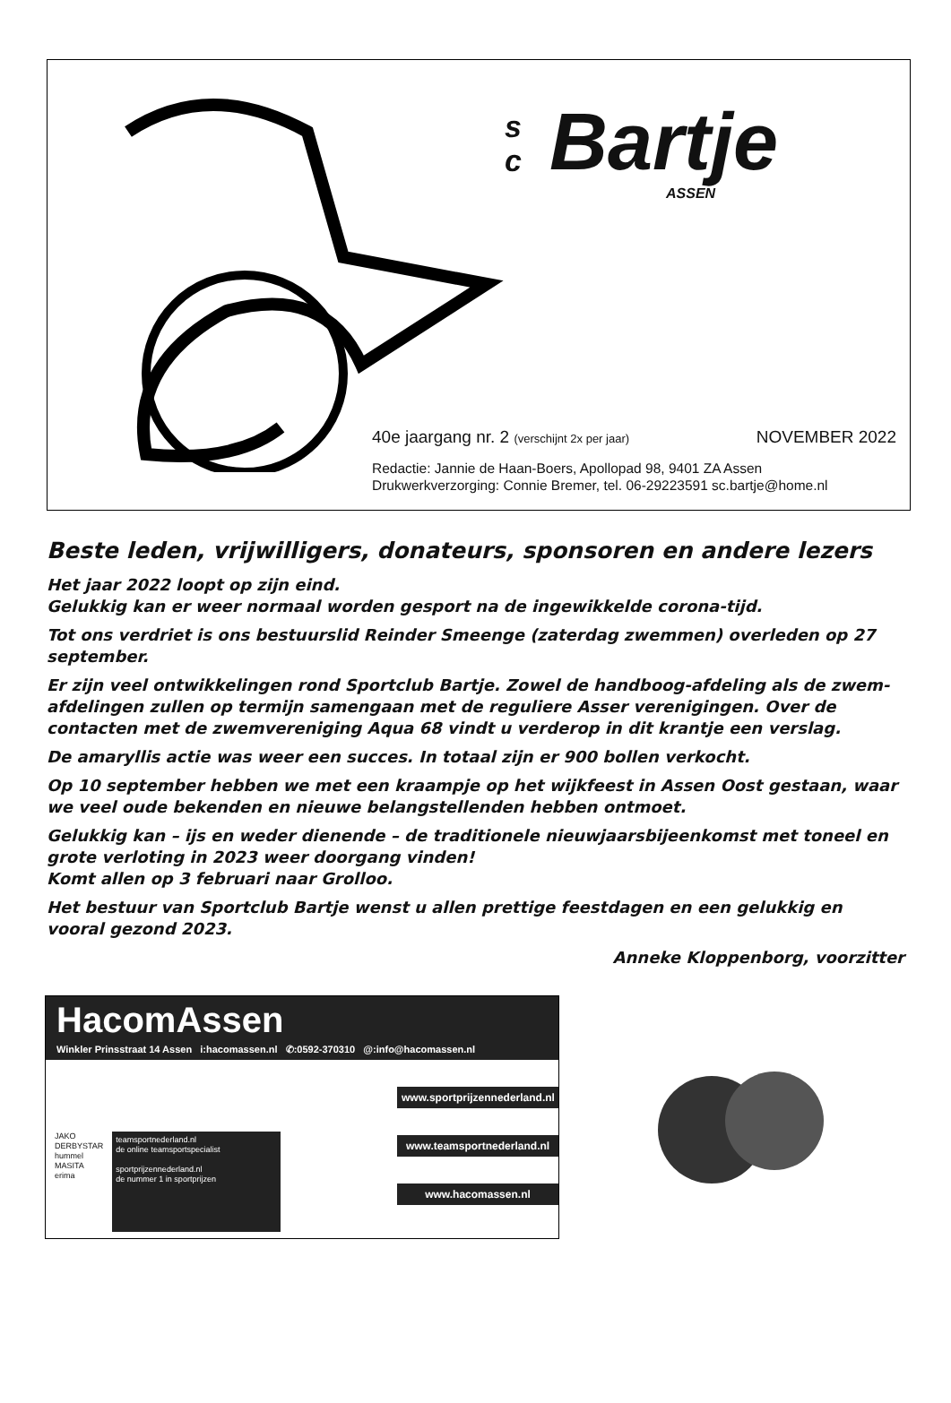s
c
Bartje
ASSEN
40e jaargang nr. 2 (verschijnt 2x per jaar) NOVEMBER 2022
Redactie: Jannie de Haan-Boers, Apollopad 98, 9401 ZA Assen
Drukwerkverzorging: Connie Bremer, tel. 06-29223591 sc.bartje@home.nl
Beste leden, vrijwilligers, donateurs, sponsoren en andere lezers
Het jaar 2022 loopt op zijn eind.
Gelukkig kan er weer normaal worden gesport na de ingewikkelde corona-tijd.
Tot ons verdriet is ons bestuurslid Reinder Smeenge (zaterdag zwemmen) overleden op 27 september.
Er zijn veel ontwikkelingen rond Sportclub Bartje. Zowel de handboog-afdeling als de zwem-afdelingen zullen op termijn samengaan met de reguliere Asser verenigingen. Over de contacten met de zwemvereniging Aqua 68 vindt u verderop in dit krantje een verslag.
De amaryllis actie was weer een succes. In totaal zijn er 900 bollen verkocht.
Op 10 september hebben we met een kraampje op het wijkfeest in Assen Oost gestaan, waar we veel oude bekenden en nieuwe belangstellenden hebben ontmoet.
Gelukkig kan – ijs en weder dienende – de traditionele nieuwjaarsbijeenkomst met toneel en grote verloting in 2023 weer doorgang vinden!
Komt allen op 3 februari naar Grolloo.
Het bestuur van Sportclub Bartje wenst u allen prettige feestdagen en een gelukkig en vooral gezond 2023.
Anneke Kloppenborg, voorzitter
HacomAssen
Winkler Prinsstraat 14 Assen i:hacomassen.nl ✆:0592-370310 @:info@hacomassen.nl
JAKO
DERBYSTAR
hummel
MASITA
erima
teamsportnederland.nl
de online teamsportspecialist
sportprijzennederland.nl
de nummer 1 in sportprijzen
www.sportprijzennederland.nl
www.teamsportnederland.nl
www.hacomassen.nl